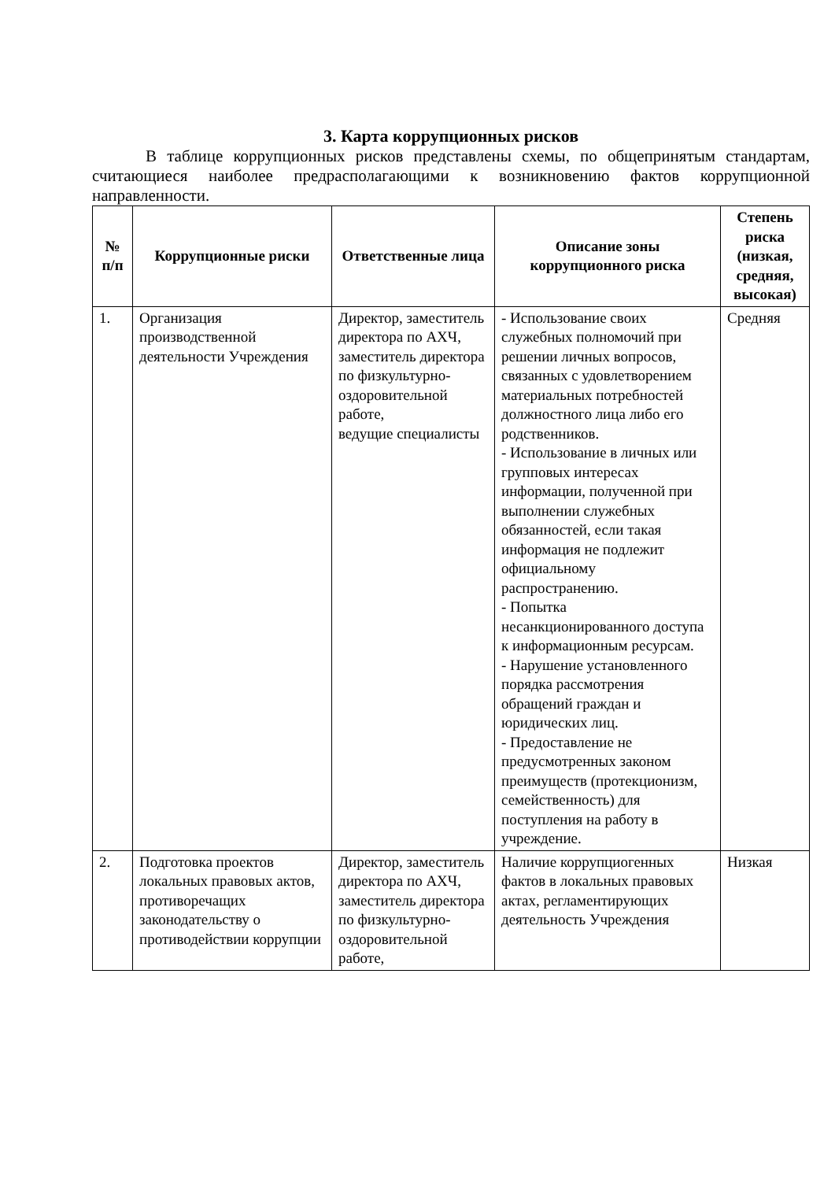3. Карта коррупционных рисков
В таблице коррупционных рисков представлены схемы, по общепринятым стандартам, считающиеся наиболее предрасполагающими к возникновению фактов коррупционной направленности.
| № п/п | Коррупционные риски | Ответственные лица | Описание зоны коррупционного риска | Степень риска (низкая, средняя, высокая) |
| --- | --- | --- | --- | --- |
| 1. | Организация производственной деятельности Учреждения | Директор, заместитель директора по АХЧ, заместитель директора по физкультурно-оздоровительной работе, ведущие специалисты | - Использование своих служебных полномочий при решении личных вопросов, связанных с удовлетворением материальных потребностей должностного лица либо его родственников. - Использование в личных или групповых интересах информации, полученной при выполнении служебных обязанностей, если такая информация не подлежит официальному распространению. - Попытка несанкционированного доступа к информационным ресурсам. - Нарушение установленного порядка рассмотрения обращений граждан и юридических лиц. - Предоставление не предусмотренных законом преимуществ (протекционизм, семейственность) для поступления на работу в учреждение. | Средняя |
| 2. | Подготовка проектов локальных правовых актов, противоречащих законодательству о противодействии коррупции | Директор, заместитель директора по АХЧ, заместитель директора по физкультурно-оздоровительной работе, | Наличие коррупциогенных фактов в локальных правовых актах, регламентирующих деятельность Учреждения | Низкая |